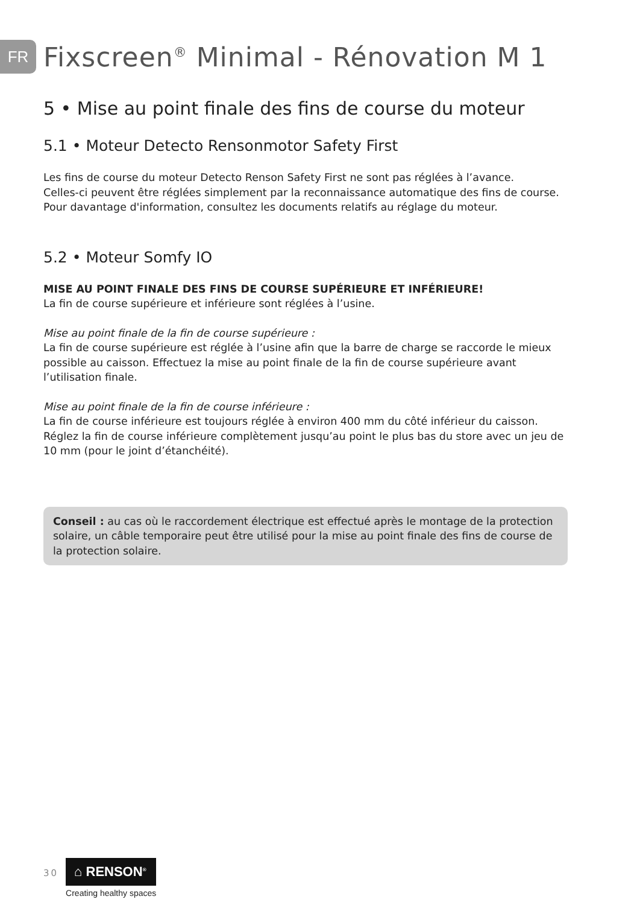FR
Fixscreen<sup>®</sup> Minimal - Rénovation M 1
5 • Mise au point finale des fins de course du moteur
5.1 • Moteur Detecto Rensonmotor Safety First
Les fins de course du moteur Detecto Renson Safety First ne sont pas réglées à l’avance.
Celles-ci peuvent être réglées simplement par la reconnaissance automatique des fins de course.
Pour davantage d'information, consultez les documents relatifs au réglage du moteur.
5.2 • Moteur Somfy IO
MISE AU POINT FINALE DES FINS DE COURSE SUPÉRIEURE ET INFÉRIEURE!
La fin de course supérieure et inférieure sont réglées à l’usine.
Mise au point finale de la fin de course supérieure :
La fin de course supérieure est réglée à l’usine afin que la barre de charge se raccorde le mieux possible au caisson. Effectuez la mise au point finale de la fin de course supérieure avant l’utilisation finale.
Mise au point finale de la fin de course inférieure :
La fin de course inférieure est toujours réglée à environ 400 mm du côté inférieur du caisson. Réglez la fin de course inférieure complètement jusqu’au point le plus bas du store avec un jeu de 10 mm (pour le joint d’étanchéité).
Conseil : au cas où le raccordement électrique est effectué après le montage de la protection solaire, un câble temporaire peut être utilisé pour la mise au point finale des fins de course de la protection solaire.
30
⌂ RENSON<sup>®</sup>
Creating healthy spaces